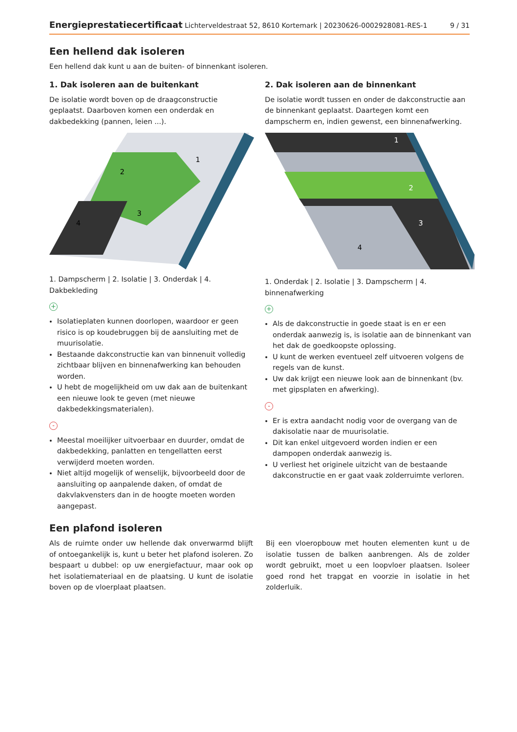Energieprestatiecertificaat Lichterveldestraat 52, 8610 Kortemark | 20230626-0002928081-RES-1 9 / 31
Een hellend dak isoleren
Een hellend dak kunt u aan de buiten- of binnenkant isoleren.
1. Dak isoleren aan de buitenkant
De isolatie wordt boven op de draagconstructie geplaatst. Daarboven komen een onderdak en dakbedekking (pannen, leien ...).
1
2
3
4
1. Dampscherm | 2. Isolatie | 3. Onderdak | 4. Dakbekleding
+
Isolatieplaten kunnen doorlopen, waardoor er geen risico is op koudebruggen bij de aansluiting met de muurisolatie.
Bestaande dakconstructie kan van binnenuit volledig zichtbaar blijven en binnenafwerking kan behouden worden.
U hebt de mogelijkheid om uw dak aan de buitenkant een nieuwe look te geven (met nieuwe dakbedekkingsmaterialen).
-
Meestal moeilijker uitvoerbaar en duurder, omdat de dakbedekking, panlatten en tengellatten eerst verwijderd moeten worden.
Niet altijd mogelijk of wenselijk, bijvoorbeeld door de aansluiting op aanpalende daken, of omdat de dakvlakvensters dan in de hoogte moeten worden aangepast.
2. Dak isoleren aan de binnenkant
De isolatie wordt tussen en onder de dakconstructie aan de binnenkant geplaatst. Daartegen komt een dampscherm en, indien gewenst, een binnenafwerking.
1
2
3
4
1. Onderdak | 2. Isolatie | 3. Dampscherm | 4. binnenafwerking
+
Als de dakconstructie in goede staat is en er een onderdak aanwezig is, is isolatie aan de binnenkant van het dak de goedkoopste oplossing.
U kunt de werken eventueel zelf uitvoeren volgens de regels van de kunst.
Uw dak krijgt een nieuwe look aan de binnenkant (bv. met gipsplaten en afwerking).
-
Er is extra aandacht nodig voor de overgang van de dakisolatie naar de muurisolatie.
Dit kan enkel uitgevoerd worden indien er een dampopen onderdak aanwezig is.
U verliest het originele uitzicht van de bestaande dakconstructie en er gaat vaak zolderruimte verloren.
Een plafond isoleren
Als de ruimte onder uw hellende dak onverwarmd blijft of ontoegankelijk is, kunt u beter het plafond isoleren. Zo bespaart u dubbel: op uw energiefactuur, maar ook op het isolatiemateriaal en de plaatsing. U kunt de isolatie boven op de vloerplaat plaatsen.
Bij een vloeropbouw met houten elementen kunt u de isolatie tussen de balken aanbrengen. Als de zolder wordt gebruikt, moet u een loopvloer plaatsen. Isoleer goed rond het trapgat en voorzie in isolatie in het zolderluik.